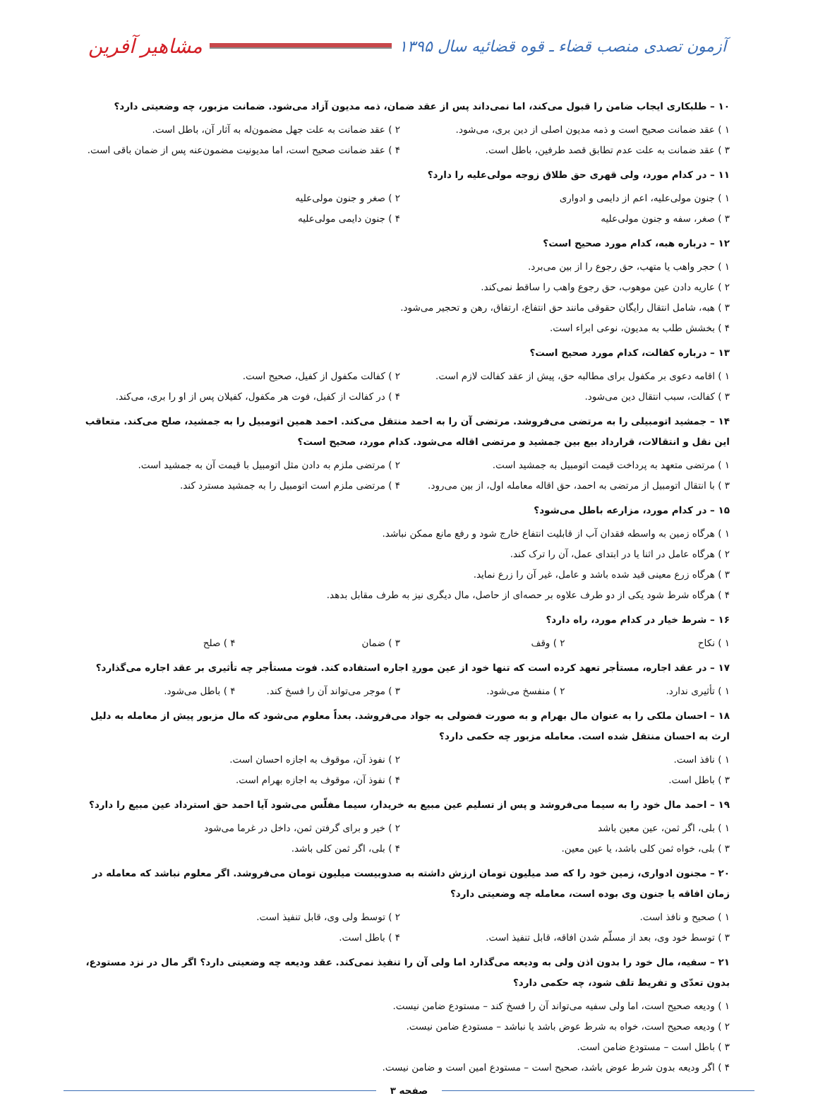آزمون تصدی منصب قضاء ـ قوه قضائیه سال ۱۳۹۵
مشاهیر آفرین
۱۰ – طلبکاری ایجاب ضامن را قبول می‌کند، اما نمی‌داند پس از عقد ضمان، ذمه مدیون آزاد می‌شود. ضمانت مزبور، چه وضعیتی دارد؟
۱ ) عقد ضمانت صحیح است و ذمه مدیون اصلی از دین بری، می‌شود.
۲ ) عقد ضمانت به علت جهل مضمون‌له به آثار آن، باطل است.
۳ ) عقد ضمانت به علت عدم تطابق قصد طرفین، باطل است.
۴ ) عقد ضمانت صحیح است، اما مدیونیت مضمون‌عنه پس از ضمان باقی است.
۱۱ – در کدام مورد، ولی قهری حق طلاق زوجه مولی‌علیه را دارد؟
۱ ) جنون مولی‌علیه، اعم از دایمی و ادواری
۲ ) صغر و جنون مولی‌علیه
۳ ) صغر، سفه و جنون مولی‌علیه ۴ ) جنون دایمی مولی‌علیه
۱۲ – درباره هبه، کدام مورد صحیح است؟
۱ ) حجر واهب یا متهب، حق رجوع را از بین می‌برد.
۲ ) عاریه دادن عین موهوب، حق رجوع واهب را ساقط نمی‌کند.
۳ ) هبه، شامل انتقال رایگان حقوقی مانند حق انتفاع، ارتفاق، رهن و تحجیر می‌شود.
۴ ) بخشش طلب به مدیون، نوعی ابراء است.
۱۳ – درباره کفالت، کدام مورد صحیح است؟
۱ ) اقامه دعوی بر مکفول برای مطالبه حق، پیش از عقد کفالت لازم است.
۲ ) کفالت مکفول از کفیل، صحیح است.
۳ ) کفالت، سبب انتقال دین می‌شود.
۴ ) در کفالت از کفیل، فوت هر مکفول، کفیلان پس از او را بری، می‌کند.
۱۴ – جمشید اتومبیلی را به مرتضی می‌فروشد. مرتضی آن را به احمد منتقل می‌کند. احمد همین اتومبیل را به جمشید، صلح می‌کند. متعاقب این نقل و انتقالات، قرارداد بیع بین جمشید و مرتضی اقاله می‌شود. کدام مورد، صحیح است؟
۱ ) مرتضی متعهد به پرداخت قیمت اتومبیل به جمشید است.
۲ ) مرتضی ملزم به دادن مثل اتومبیل با قیمت آن به جمشید است.
۳ ) با انتقال اتومبیل از مرتضی به احمد، حق اقاله معامله اول، از بین می‌رود.
۴ ) مرتضی ملزم است اتومبیل را به جمشید مسترد کند.
۱۵ – در کدام مورد، مزارعه باطل می‌شود؟
۱ ) هرگاه زمین به واسطه فقدان آب از قابلیت انتفاع خارج شود و رفع مانع ممکن نباشد.
۲ ) هرگاه عامل در اثنا یا در ابتدای عمل، آن را ترک کند.
۳ ) هرگاه زرع معینی قید شده باشد و عامل، غیر آن را زرع نماید.
۴ ) هرگاه شرط شود یکی از دو طرف علاوه بر حصه‌ای از حاصل، مال دیگری نیز به طرف مقابل بدهد.
۱۶ – شرط خیار در کدام مورد، راه دارد؟
۱ ) نکاح ۲ ) وقف ۳ ) ضمان ۴ ) صلح
۱۷ – در عقد اجاره، مستأجر تعهد کرده است که تنها خود از عین موردِ اجاره استفاده کند. فوت مستأجر چه تأثیری بر عقد اجاره می‌گذارد؟
۱ ) تأثیری ندارد. ۲ ) منفسخ می‌شود. ۳ ) موجر می‌تواند آن را فسخ کند.
۴ ) باطل می‌شود.
۱۸ – احسان ملکی را به عنوان مال بهرام و به صورت فضولی به جواد می‌فروشد. بعداً معلوم می‌شود که مال مزبور پیش از معامله به دلیل ارث به احسان منتقل شده است. معامله مزبور چه حکمی دارد؟
۱ ) نافذ است. ۲ ) نفوذ آن، موقوف به اجازه احسان است.
۳ ) باطل است. ۴ ) نفوذ آن، موقوف به اجازه بهرام است.
۱۹ – احمد مال خود را به سیما می‌فروشد و پس از تسلیم عین مبیع به خریدار، سیما مفلّس می‌شود آیا احمد حق استرداد عین مبیع را دارد؟
۱ ) بلی، اگر ثمن، عین معین باشد
۲ ) خیر و برای گرفتن ثمن، داخل در غرما می‌شود
۳ ) بلی، خواه ثمن کلی باشد، یا عین معین.
۴ ) بلی، اگر ثمن کلی باشد.
۲۰ – مجنون ادواری، زمین خود را که صد میلیون تومان ارزش داشته به صدوبیست میلیون تومان می‌فروشد. اگر معلوم نباشد که معامله در زمان افاقه یا جنون وی بوده است، معامله چه وضعیتی دارد؟
۱ ) صحیح و نافذ است. ۲ ) توسط ولی وی، قابل تنفیذ است.
۳ ) توسط خود وی، بعد از مسلّم شدن افاقه، قابل تنفیذ است.
۴ ) باطل است.
۲۱ – سفیه، مال خود را بدون اذن ولی به ودیعه می‌گذارد اما ولی آن را تنفیذ نمی‌کند. عقد ودیعه چه وضعیتی دارد؟ اگر مال در نزد مستودع، بدون تعدّی و تفریط تلف شود، چه حکمی دارد؟
۱ ) ودیعه صحیح است، اما ولی سفیه می‌تواند آن را فسخ کند – مستودع ضامن نیست.
۲ ) ودیعه صحیح است، خواه به شرط عوض باشد یا نباشد – مستودع ضامن نیست.
۳ ) باطل است – مستودع ضامن است.
۴ ) اگر ودیعه بدون شرط عوض باشد، صحیح است – مستودع امین است و ضامن نیست.
صفحه ۳